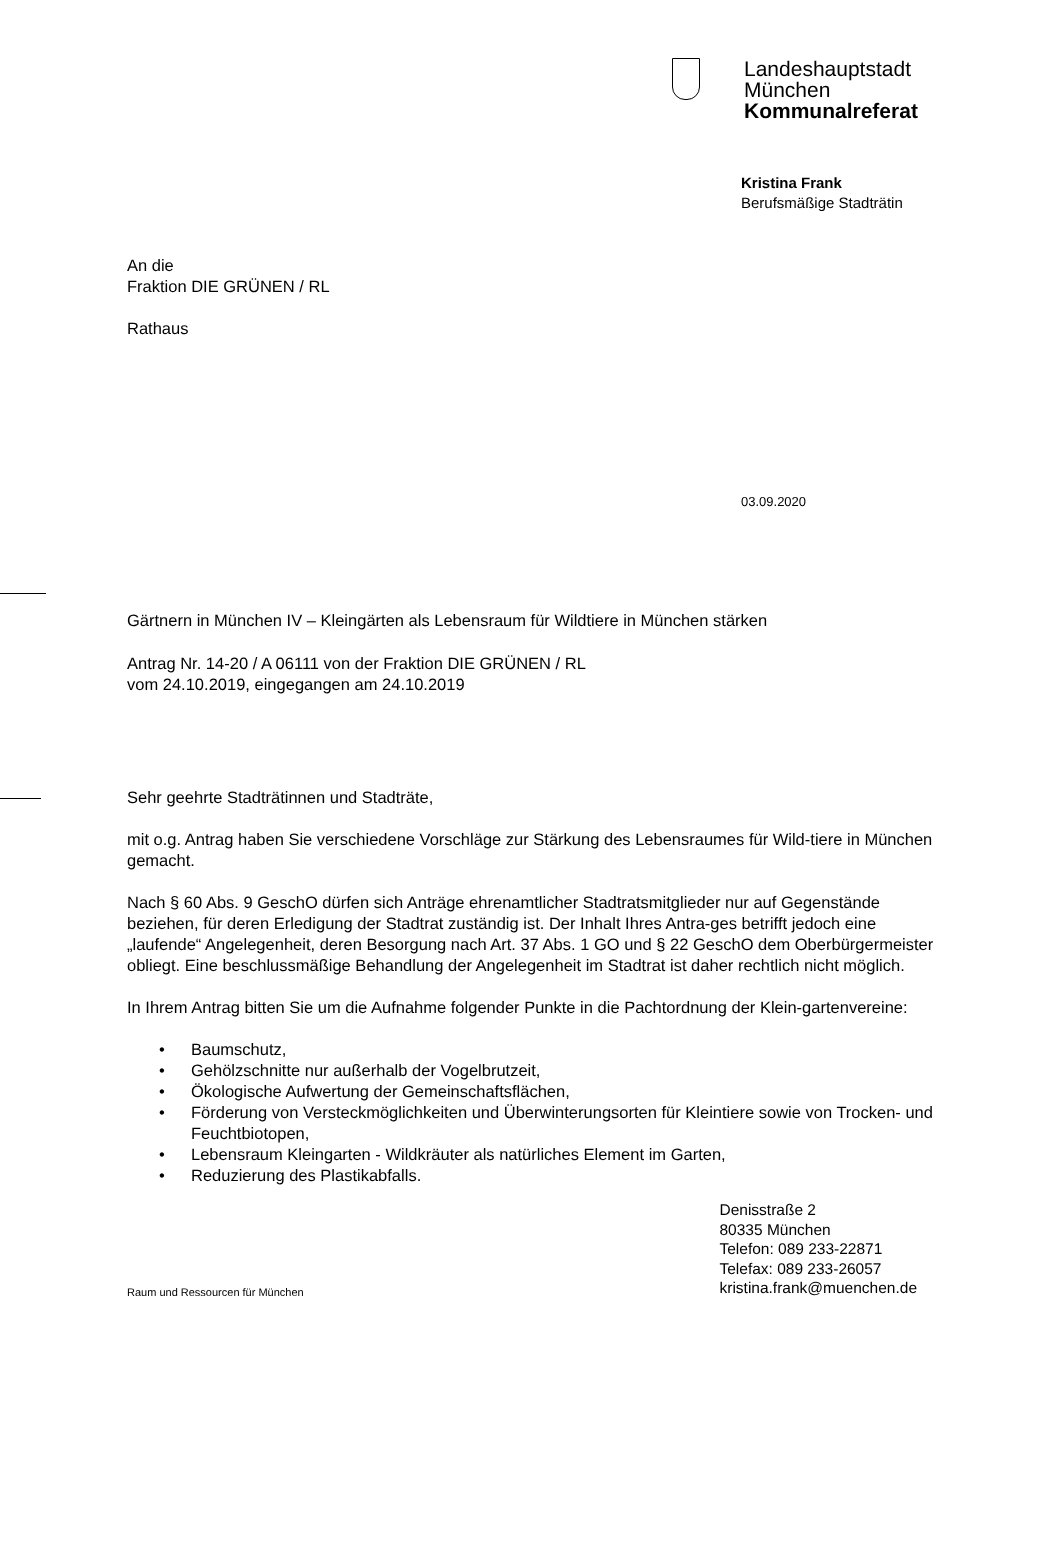Landeshauptstadt
München
Kommunalreferat
Kristina Frank
Berufsmäßige Stadträtin
An die
Fraktion DIE GRÜNEN / RL
Rathaus
03.09.2020
Gärtnern in München IV – Kleingärten als Lebensraum für Wildtiere in München stärken
Antrag Nr. 14-20 / A 06111 von der Fraktion DIE GRÜNEN / RL
vom 24.10.2019, eingegangen am 24.10.2019
Sehr geehrte Stadträtinnen und Stadträte,
mit o.g. Antrag haben Sie verschiedene Vorschläge zur Stärkung des Lebensraumes für Wild-tiere in München gemacht.
Nach § 60 Abs. 9 GeschO dürfen sich Anträge ehrenamtlicher Stadtratsmitglieder nur auf Gegenstände beziehen, für deren Erledigung der Stadtrat zuständig ist. Der Inhalt Ihres Antra-ges betrifft jedoch eine „laufende“ Angelegenheit, deren Besorgung nach Art. 37 Abs. 1 GO und § 22 GeschO dem Oberbürgermeister obliegt. Eine beschlussmäßige Behandlung der Angelegenheit im Stadtrat ist daher rechtlich nicht möglich.
In Ihrem Antrag bitten Sie um die Aufnahme folgender Punkte in die Pachtordnung der Klein-gartenvereine:
• Baumschutz,
• Gehölzschnitte nur außerhalb der Vogelbrutzeit,
• Ökologische Aufwertung der Gemeinschaftsflächen,
• Förderung von Versteckmöglichkeiten und Überwinterungsorten für Kleintiere sowie von Trocken- und Feuchtbiotopen,
• Lebensraum Kleingarten - Wildkräuter als natürliches Element im Garten,
• Reduzierung des Plastikabfalls.
Raum und Ressourcen für München
Denisstraße 2
80335 München
Telefon: 089 233-22871
Telefax: 089 233-26057
kristina.frank@muenchen.de